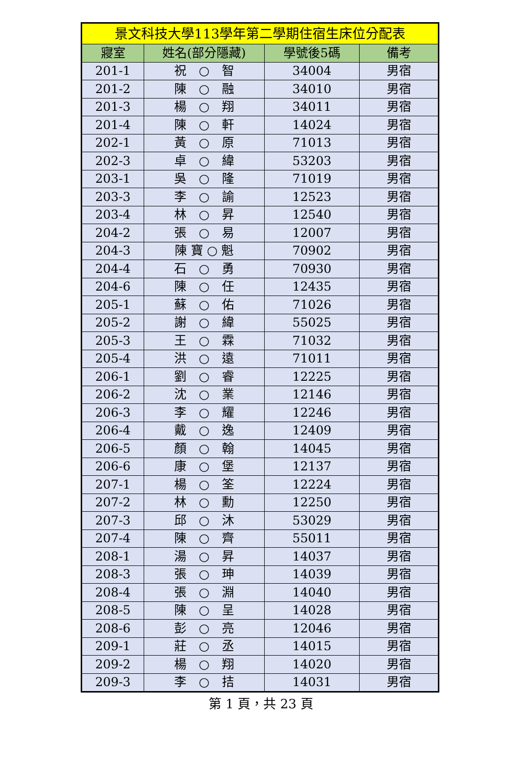| 景文科技大學113學年第二學期住宿生床位分配表 | | | |
| 寢室 | 姓名(部分隱藏) | 學號後5碼 | 備考 |
| 201-1 | 祝 ○ 智 | 34004 | 男宿 |
| 201-2 | 陳 ○ 融 | 34010 | 男宿 |
| 201-3 | 楊 ○ 翔 | 34011 | 男宿 |
| 201-4 | 陳 ○ 軒 | 14024 | 男宿 |
| 202-1 | 黃 ○ 原 | 71013 | 男宿 |
| 202-3 | 卓 ○ 緯 | 53203 | 男宿 |
| 203-1 | 吳 ○ 隆 | 71019 | 男宿 |
| 203-3 | 李 ○ 諭 | 12523 | 男宿 |
| 203-4 | 林 ○ 昇 | 12540 | 男宿 |
| 204-2 | 張 ○ 易 | 12007 | 男宿 |
| 204-3 | 陳 寶 ○ 魁 | 70902 | 男宿 |
| 204-4 | 石 ○ 勇 | 70930 | 男宿 |
| 204-6 | 陳 ○ 任 | 12435 | 男宿 |
| 205-1 | 蘇 ○ 佑 | 71026 | 男宿 |
| 205-2 | 謝 ○ 緯 | 55025 | 男宿 |
| 205-3 | 王 ○ 霖 | 71032 | 男宿 |
| 205-4 | 洪 ○ 遠 | 71011 | 男宿 |
| 206-1 | 劉 ○ 睿 | 12225 | 男宿 |
| 206-2 | 沈 ○ 業 | 12146 | 男宿 |
| 206-3 | 李 ○ 耀 | 12246 | 男宿 |
| 206-4 | 戴 ○ 逸 | 12409 | 男宿 |
| 206-5 | 顏 ○ 翰 | 14045 | 男宿 |
| 206-6 | 康 ○ 堡 | 12137 | 男宿 |
| 207-1 | 楊 ○ 筌 | 12224 | 男宿 |
| 207-2 | 林 ○ 勳 | 12250 | 男宿 |
| 207-3 | 邱 ○ 沐 | 53029 | 男宿 |
| 207-4 | 陳 ○ 齊 | 55011 | 男宿 |
| 208-1 | 湯 ○ 昇 | 14037 | 男宿 |
| 208-3 | 張 ○ 珅 | 14039 | 男宿 |
| 208-4 | 張 ○ 淵 | 14040 | 男宿 |
| 208-5 | 陳 ○ 呈 | 14028 | 男宿 |
| 208-6 | 彭 ○ 亮 | 12046 | 男宿 |
| 209-1 | 莊 ○ 丞 | 14015 | 男宿 |
| 209-2 | 楊 ○ 翔 | 14020 | 男宿 |
| 209-3 | 李 ○ 拮 | 14031 | 男宿 |
第 1 頁，共 23 頁